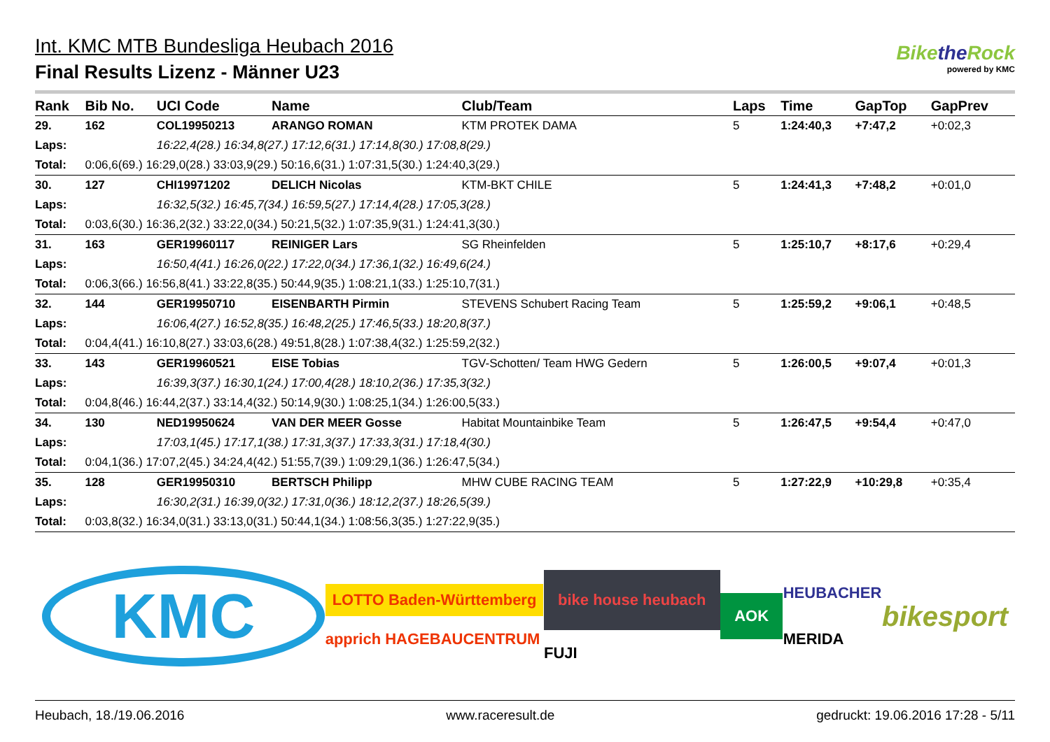Int. KMC MTB Bundesliga Heubach 2016
Final Results Lizenz - Männer U23
Bikethe Rock
powered by KMC
| Rank | Bib No. | UCI Code | Name | Club/Team | Laps | Time | GapTop | GapPrev |
| --- | --- | --- | --- | --- | --- | --- | --- | --- |
| 29. | 162 | COL19950213 | ARANGO ROMAN | KTM PROTEK DAMA | 5 | 1:24:40,3 | +7:47,2 | +0:02,3 |
| Laps: | | 16:22,4(28.) 16:34,8(27.) 17:12,6(31.) 17:14,8(30.) 17:08,8(29.) | | | | | | |
| Total: | 0:06,6(69.) 16:29,0(28.) 33:03,9(29.) 50:16,6(31.) 1:07:31,5(30.) 1:24:40,3(29.) | | | | | | | |
| 30. | 127 | CHI19971202 | DELICH Nicolas | KTM-BKT CHILE | 5 | 1:24:41,3 | +7:48,2 | +0:01,0 |
| Laps: | | 16:32,5(32.) 16:45,7(34.) 16:59,5(27.) 17:14,4(28.) 17:05,3(28.) | | | | | | |
| Total: | 0:03,6(30.) 16:36,2(32.) 33:22,0(34.) 50:21,5(32.) 1:07:35,9(31.) 1:24:41,3(30.) | | | | | | | |
| 31. | 163 | GER19960117 | REINIGER Lars | SG Rheinfelden | 5 | 1:25:10,7 | +8:17,6 | +0:29,4 |
| Laps: | | 16:50,4(41.) 16:26,0(22.) 17:22,0(34.) 17:36,1(32.) 16:49,6(24.) | | | | | | |
| Total: | 0:06,3(66.) 16:56,8(41.) 33:22,8(35.) 50:44,9(35.) 1:08:21,1(33.) 1:25:10,7(31.) | | | | | | | |
| 32. | 144 | GER19950710 | EISENBARTH Pirmin | STEVENS Schubert Racing Team | 5 | 1:25:59,2 | +9:06,1 | +0:48,5 |
| Laps: | | 16:06,4(27.) 16:52,8(35.) 16:48,2(25.) 17:46,5(33.) 18:20,8(37.) | | | | | | |
| Total: | 0:04,4(41.) 16:10,8(27.) 33:03,6(28.) 49:51,8(28.) 1:07:38,4(32.) 1:25:59,2(32.) | | | | | | | |
| 33. | 143 | GER19960521 | EISE Tobias | TGV-Schotten/ Team HWG Gedern | 5 | 1:26:00,5 | +9:07,4 | +0:01,3 |
| Laps: | | 16:39,3(37.) 16:30,1(24.) 17:00,4(28.) 18:10,2(36.) 17:35,3(32.) | | | | | | |
| Total: | 0:04,8(46.) 16:44,2(37.) 33:14,4(32.) 50:14,9(30.) 1:08:25,1(34.) 1:26:00,5(33.) | | | | | | | |
| 34. | 130 | NED19950624 | VAN DER MEER Gosse | Habitat Mountainbike Team | 5 | 1:26:47,5 | +9:54,4 | +0:47,0 |
| Laps: | | 17:03,1(45.) 17:17,1(38.) 17:31,3(37.) 17:33,3(31.) 17:18,4(30.) | | | | | | |
| Total: | 0:04,1(36.) 17:07,2(45.) 34:24,4(42.) 51:55,7(39.) 1:09:29,1(36.) 1:26:47,5(34.) | | | | | | | |
| 35. | 128 | GER19950310 | BERTSCH Philipp | MHW CUBE RACING TEAM | 5 | 1:27:22,9 | +10:29,8 | +0:35,4 |
| Laps: | | 16:30,2(31.) 16:39,0(32.) 17:31,0(36.) 18:12,2(37.) 18:26,5(39.) | | | | | | |
| Total: | 0:03,8(32.) 16:34,0(31.) 33:13,0(31.) 50:44,1(34.) 1:08:56,3(35.) 1:27:22,9(35.) | | | | | | | |
KMC
LOTTO Baden-Württemberg
apprich HAGEBAUCENTRUM
bike house heubach
FUJI
AOK
HEUBACHER
MERIDA
bikesport
Heubach, 18./19.06.2016 www.raceresult.de gedruckt: 19.06.2016 17:28 - 5/11